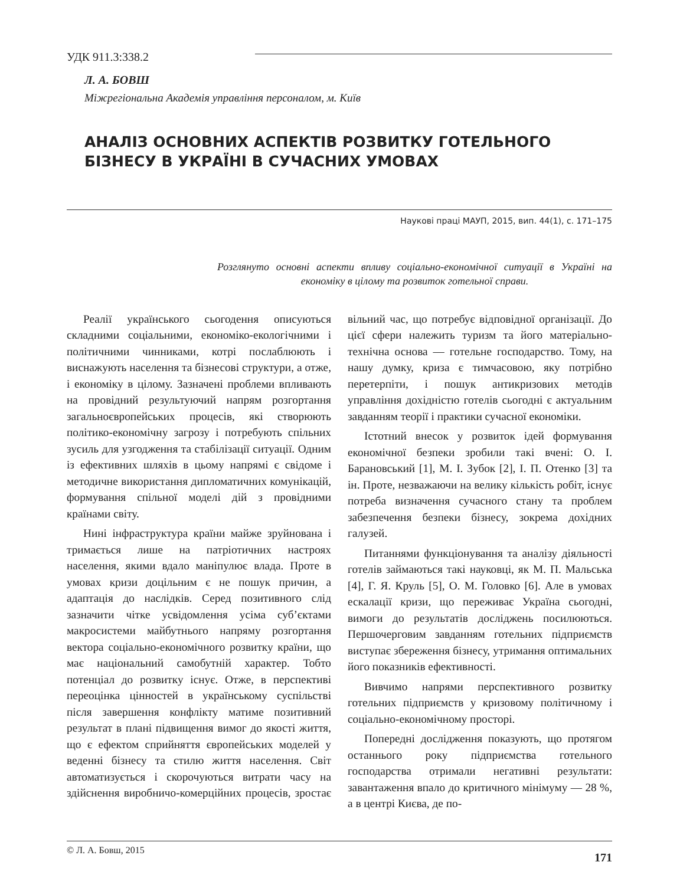УДК 911.3:338.2
Л. А. БОВШ
Міжрегіональна Академія управління персоналом, м. Київ
АНАЛІЗ ОСНОВНИХ АСПЕКТІВ РОЗВИТКУ ГОТЕЛЬНОГО БІЗНЕСУ В УКРАЇНІ В СУЧАСНИХ УМОВАХ
Наукові праці МАУП, 2015, вип. 44(1), с. 171–175
Розглянуто основні аспекти впливу соціально-економічної ситуації в Україні на економіку в цілому та розвиток готельної справи.
Реалії українського сьогодення описуються складними соціальними, економіко-екологічними і політичними чинниками, котрі послаблюють і виснажують населення та бізнесові структури, а отже, і економіку в цілому. Зазначені проблеми впливають на провідний результуючий напрям розгортання загальноєвропейських процесів, які створюють політико-економічну загрозу і потребують спільних зусиль для узгодження та стабілізації ситуації. Одним із ефективних шляхів в цьому напрямі є свідоме і методичне використання дипломатичних комунікацій, формування спільної моделі дій з провідними країнами світу.
Нині інфраструктура країни майже зруйнована і тримається лише на патріотичних настроях населення, якими вдало маніпулює влада. Проте в умовах кризи доцільним є не пошук причин, а адаптація до наслідків. Серед позитивного слід зазначити чітке усвідомлення усіма суб’єктами макросистеми майбутнього напряму розгортання вектора соціально-економічного розвитку країни, що має національний самобутній характер. Тобто потенціал до розвитку існує. Отже, в перспективі переоцінка цінностей в українському суспільстві після завершення конфлікту матиме позитивний результат в плані підвищення вимог до якості життя, що є ефектом сприйняття європейських моделей у веденні бізнесу та стилю життя населення. Світ автоматизується і скорочуються витрати часу на здійснення виробничо-комерційних процесів, зростає вільний час, що потребує відповідної організації. До цієї сфери належить туризм та його матеріально-технічна основа — готельне господарство. Тому, на нашу думку, криза є тимчасовою, яку потрібно перетерпіти, і пошук антикризових методів управління дохідністю готелів сьогодні є актуальним завданням теорії і практики сучасної економіки.
Істотний внесок у розвиток ідей формування економічної безпеки зробили такі вчені: О. І. Барановський [1], М. І. Зубок [2], І. П. Отенко [3] та ін. Проте, незважаючи на велику кількість робіт, існує потреба визначення сучасного стану та проблем забезпечення безпеки бізнесу, зокрема дохідних галузей.
Питаннями функціонування та аналізу діяльності готелів займаються такі науковці, як М. П. Мальська [4], Г. Я. Круль [5], О. М. Головко [6]. Але в умовах ескалації кризи, що переживає Україна сьогодні, вимоги до результатів досліджень посилюються. Першочерговим завданням готельних підприємств виступає збереження бізнесу, утримання оптимальних його показників ефективності.
Вивчимо напрями перспективного розвитку готельних підприємств у кризовому політичному і соціально-економічному просторі.
Попередні дослідження показують, що протягом останнього року підприємства готельного господарства отримали негативні результати: завантаження впало до критичного мінімуму — 28 %, а в центрі Києва, де по-
© Л. А. Бовш, 2015 171